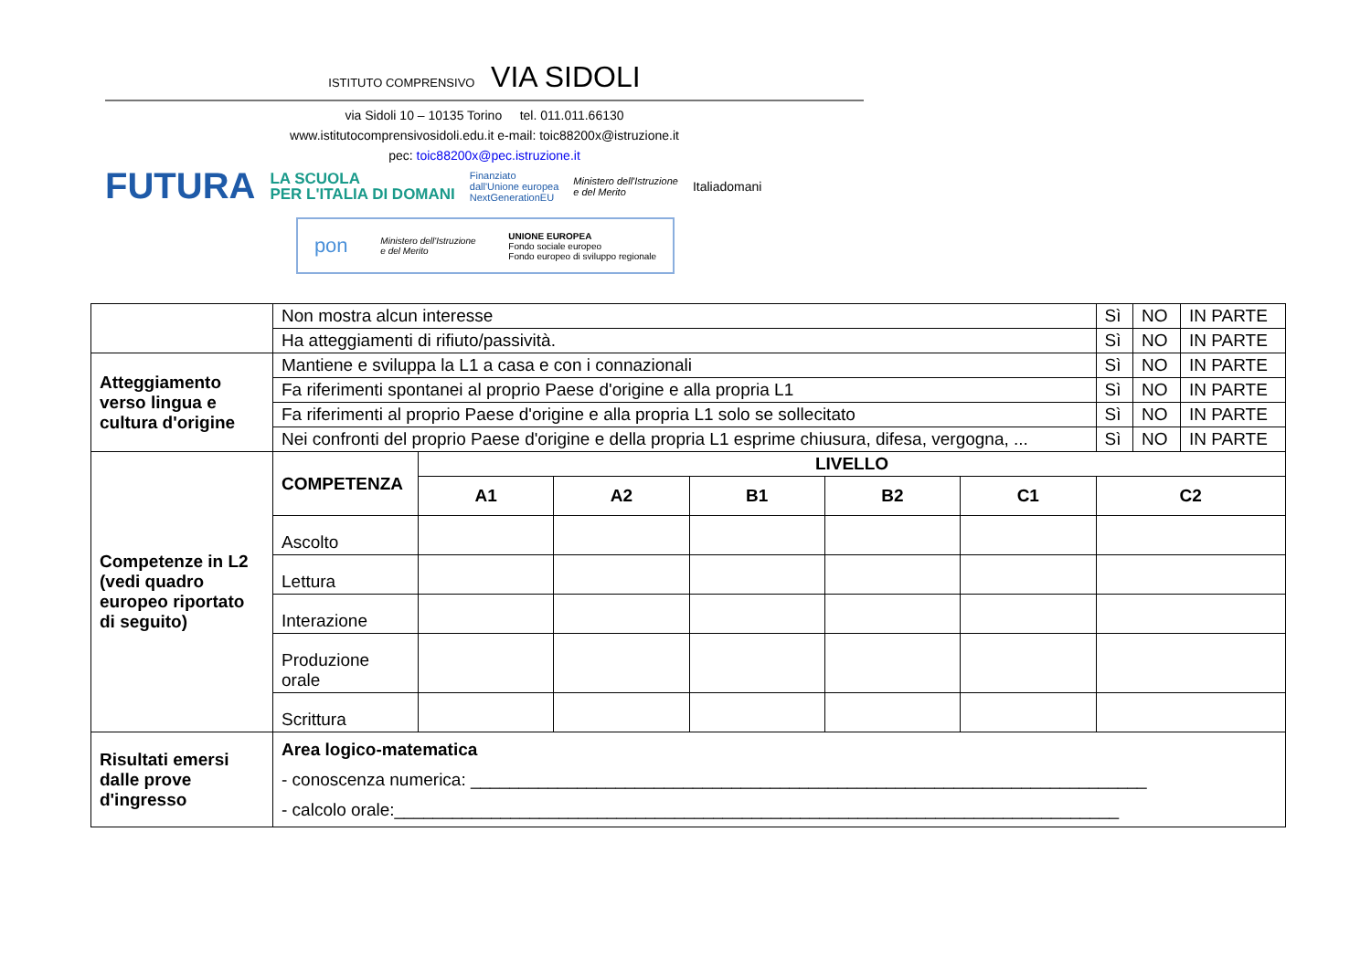ISTITUTO COMPRENSIVO VIA SIDOLI
via Sidoli 10 – 10135 Torino tel. 011.011.66130
www.istitutocomprensivosidoli.edu.it e-mail: toic88200x@istruzione.it
pec: toic88200x@pec.istruzione.it
FUTURA LA SCUOLA
PER L'ITALIA DI DOMANI Finanziato
dall'Unione europea
NextGenerationEU Ministero dell'Istruzione
e del Merito Italiadomani
pon Ministero dell'Istruzione
e del Merito UNIONE EUROPEA
Fondo sociale europeo
Fondo europeo di sviluppo regionale
| | Non mostra alcun interesse | | | | | | Sì | NO | IN PARTE |
| | Ha atteggiamenti di rifiuto/passività. | | | | | | Sì | NO | IN PARTE |
| Atteggiamento verso lingua e cultura d'origine | Mantiene e sviluppa la L1 a casa e con i connazionali | | | | | | Sì | NO | IN PARTE |
| | Fa riferimenti spontanei al proprio Paese d'origine e alla propria L1 | | | | | | Sì | NO | IN PARTE |
| | Fa riferimenti al proprio Paese d'origine e alla propria L1 solo se sollecitato | | | | | | Sì | NO | IN PARTE |
| | Nei confronti del proprio Paese d'origine e della propria L1 esprime chiusura, difesa, vergogna, ... | | | | | | Sì | NO | IN PARTE |
| Competenze in L2 (vedi quadro europeo riportato di seguito) | COMPETENZA | LIVELLO | | | | | | | |
| | | A1 | A2 | B1 | B2 | C1 | C2 | | |
| | Ascolto | | | | | | | | |
| | Lettura | | | | | | | | |
| | Interazione | | | | | | | | |
| | Produzione orale | | | | | | | | |
| | Scrittura | | | | | | | | |
| Risultati emersi dalle prove d'ingresso | Area logico-matematica - conoscenza numerica: ______________________________________________________________________ - calcolo orale:___________________________________________________________________________ | | | | | | | | |